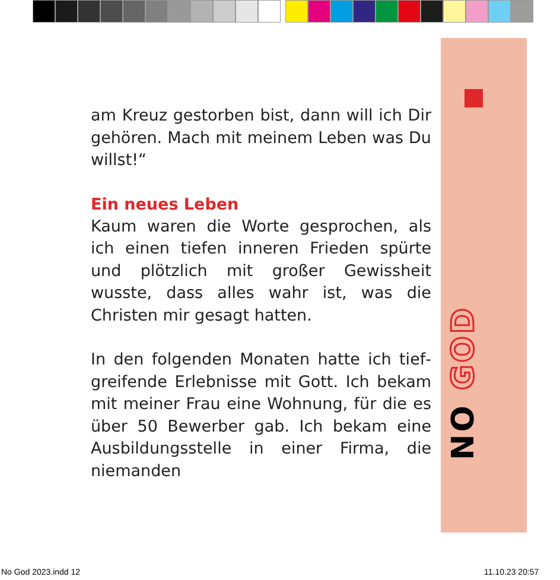NO GOD
am Kreuz gestorben bist, dann will ich Dir gehören. Mach mit meinem Leben was Du willst!“
Ein neues Leben
Kaum waren die Worte gesprochen, als ich ei­nen tiefen inneren Frieden spürte und plötz­lich mit großer Gewissheit wusste, dass alles wahr ist, was die Christen mir gesagt hatten.
In den folgenden Monaten hatte ich tief­greifende Erlebnisse mit Gott. Ich bekam mit meiner Frau eine Wohnung, für die es über 50 Bewerber gab. Ich bekam eine Aus­bildungsstelle in einer Firma, die niemanden
No God 2023.indd 12 11.10.23 20:57